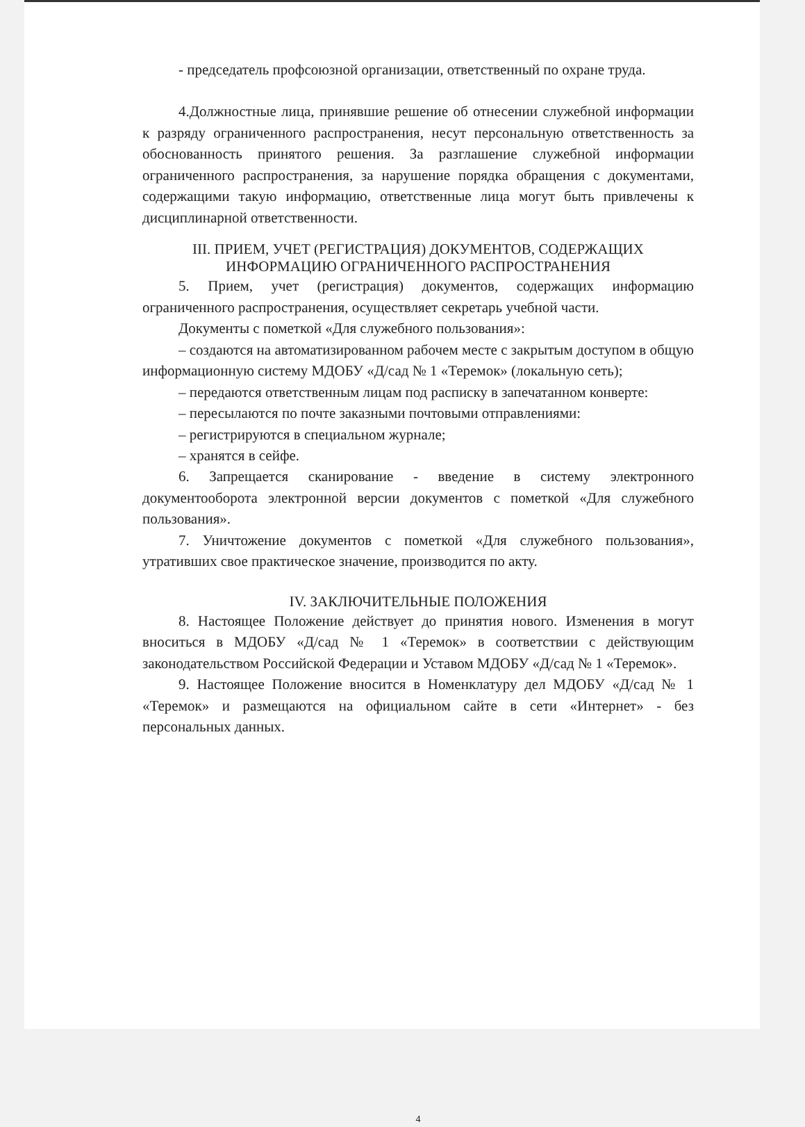- председатель профсоюзной организации, ответственный по охране труда.
4.Должностные лица, принявшие решение об отнесении служебной информации к разряду ограниченного распространения, несут персональную ответственность за обоснованность принятого решения. За разглашение служебной информации ограниченного распространения, за нарушение порядка обращения с документами, содержащими такую информацию, ответственные лица могут быть привлечены к дисциплинарной ответственности.
III. ПРИЕМ, УЧЕТ (РЕГИСТРАЦИЯ) ДОКУМЕНТОВ, СОДЕРЖАЩИХ ИНФОРМАЦИЮ ОГРАНИЧЕННОГО РАСПРОСТРАНЕНИЯ
5. Прием, учет (регистрация) документов, содержащих информацию ограниченного распространения, осуществляет секретарь учебной части.
Документы с пометкой «Для служебного пользования»:
– создаются на автоматизированном рабочем месте с закрытым доступом в общую информационную систему МДОБУ «Д/сад № 1 «Теремок» (локальную сеть);
– передаются ответственным лицам под расписку в запечатанном конверте:
– пересылаются по почте заказными почтовыми отправлениями:
– регистрируются в специальном журнале;
– хранятся в сейфе.
6. Запрещается сканирование - введение в систему электронного документооборота электронной версии документов с пометкой «Для служебного пользования».
7. Уничтожение документов с пометкой «Для служебного пользования», утративших свое практическое значение, производится по акту.
IV. ЗАКЛЮЧИТЕЛЬНЫЕ ПОЛОЖЕНИЯ
8. Настоящее Положение действует до принятия нового. Изменения в могут вноситься в МДОБУ «Д/сад № 1 «Теремок» в соответствии с действующим законодательством Российской Федерации и Уставом МДОБУ «Д/сад № 1 «Теремок».
9. Настоящее Положение вносится в Номенклатуру дел МДОБУ «Д/сад № 1 «Теремок» и размещаются на официальном сайте в сети «Интернет» - без персональных данных.
4